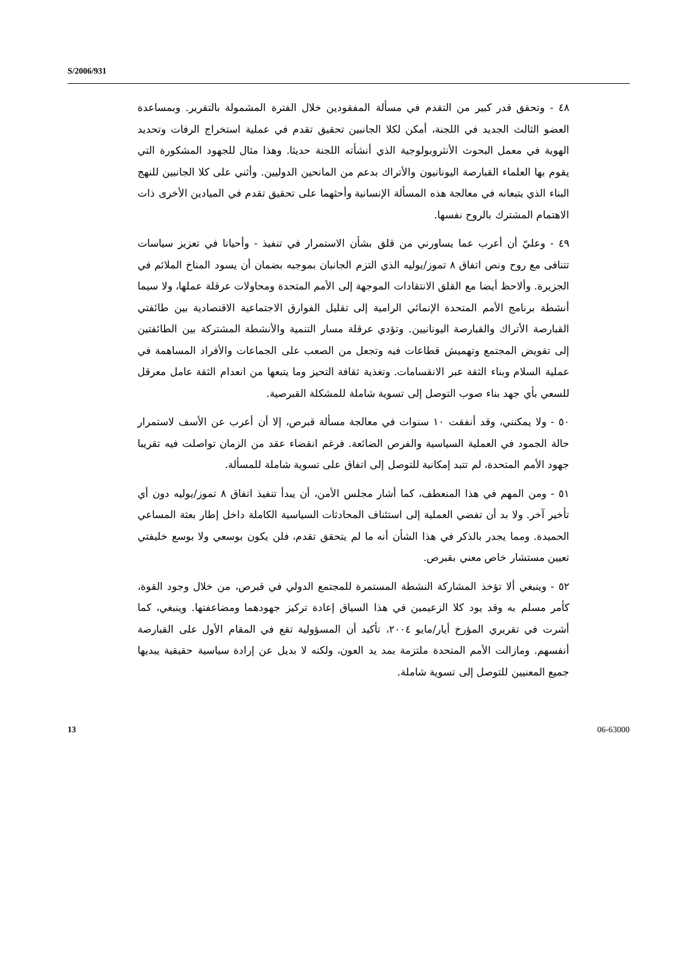S/2006/931
٤٨ - وتحقق قدر كبير من التقدم في مسألة المفقودين خلال الفترة المشمولة بالتقرير. وبمساعدة العضو الثالث الجديد في اللجنة، أمكن لكلا الجانبين تحقيق تقدم في عملية استخراج الرفات وتحديد الهوية في معمل البحوث الأنثروبولوجية الذي أنشأته اللجنة حديثا. وهذا مثال للجهود المشكورة التي يقوم بها العلماء القبارصة اليونانيون والأتراك بدعم من المانحين الدوليين. وأثني على كلا الجانبين للنهج البناء الذي يتبعانه في معالجة هذه المسألة الإنسانية وأحثهما على تحقيق تقدم في الميادين الأخرى ذات الاهتمام المشترك بالروح نفسها.
٤٩ - وعليّ أن أعرب عما يساورني من قلق بشأن الاستمرار في تنفيذ - وأحيانا في تعزيز سياسات تتنافى مع روح ونص اتفاق ٨ تموز/يوليه الذي التزم الجانبان بموجبه بضمان أن يسود المناخ الملائم في الجزيرة. وألاحظ أيضا مع القلق الانتقادات الموجهة إلى الأمم المتحدة ومحاولات عرقلة عملها، ولا سيما أنشطة برنامج الأمم المتحدة الإنمائي الرامية إلى تقليل الفوارق الاجتماعية الاقتصادية بين طائفتي القبارصة الأتراك والقبارصة اليونانيين. وتؤدي عرقلة مسار التنمية والأنشطة المشتركة بين الطائفتين إلى تقويض المجتمع وتهميش قطاعات فيه وتجعل من الصعب على الجماعات والأفراد المساهمة في عملية السلام وبناء الثقة عبر الانقسامات. وتغذية ثقافة التحيز وما يتبعها من انعدام الثقة عامل معرقل للسعي بأي جهد بناء صوب التوصل إلى تسوية شاملة للمشكلة القبرصية.
٥٠ - ولا يمكنني، وقد أنفقت ١٠ سنوات في معالجة مسألة قبرص، إلا أن أعرب عن الأسف لاستمرار حالة الجمود في العملية السياسية والفرص الضائعة. فرغم انقضاء عقد من الزمان تواصلت فيه تقريبا جهود الأمم المتحدة، لم تتبد إمكانية للتوصل إلى اتفاق على تسوية شاملة للمسألة.
٥١ - ومن المهم في هذا المنعطف، كما أشار مجلس الأمن، أن يبدأ تنفيذ اتفاق ٨ تموز/يوليه دون أي تأخير آخر. ولا بد أن تفضي العملية إلى استئناف المحادثات السياسية الكاملة داخل إطار بعثة المساعي الحميدة. ومما يجدر بالذكر في هذا الشأن أنه ما لم يتحقق تقدم، فلن يكون بوسعي ولا بوسع خليفتي تعيين مستشار خاص معني بقبرص.
٥٢ - وينبغي ألا تؤخذ المشاركة النشطة المستمرة للمجتمع الدولي في قبرص، من خلال وجود القوة، كأمر مسلم به وقد يود كلا الزعيمين في هذا السياق إعادة تركيز جهودهما ومضاعفتها. وينبغي، كما أشرت في تقريري المؤرخ أيار/مايو ٢٠٠٤، تأكيد أن المسؤولية تقع في المقام الأول على القبارصة أنفسهم. ومازالت الأمم المتحدة ملتزمة بمد يد العون، ولكنه لا بديل عن إرادة سياسية حقيقية يبديها جميع المعنيين للتوصل إلى تسوية شاملة.
13 06-63000